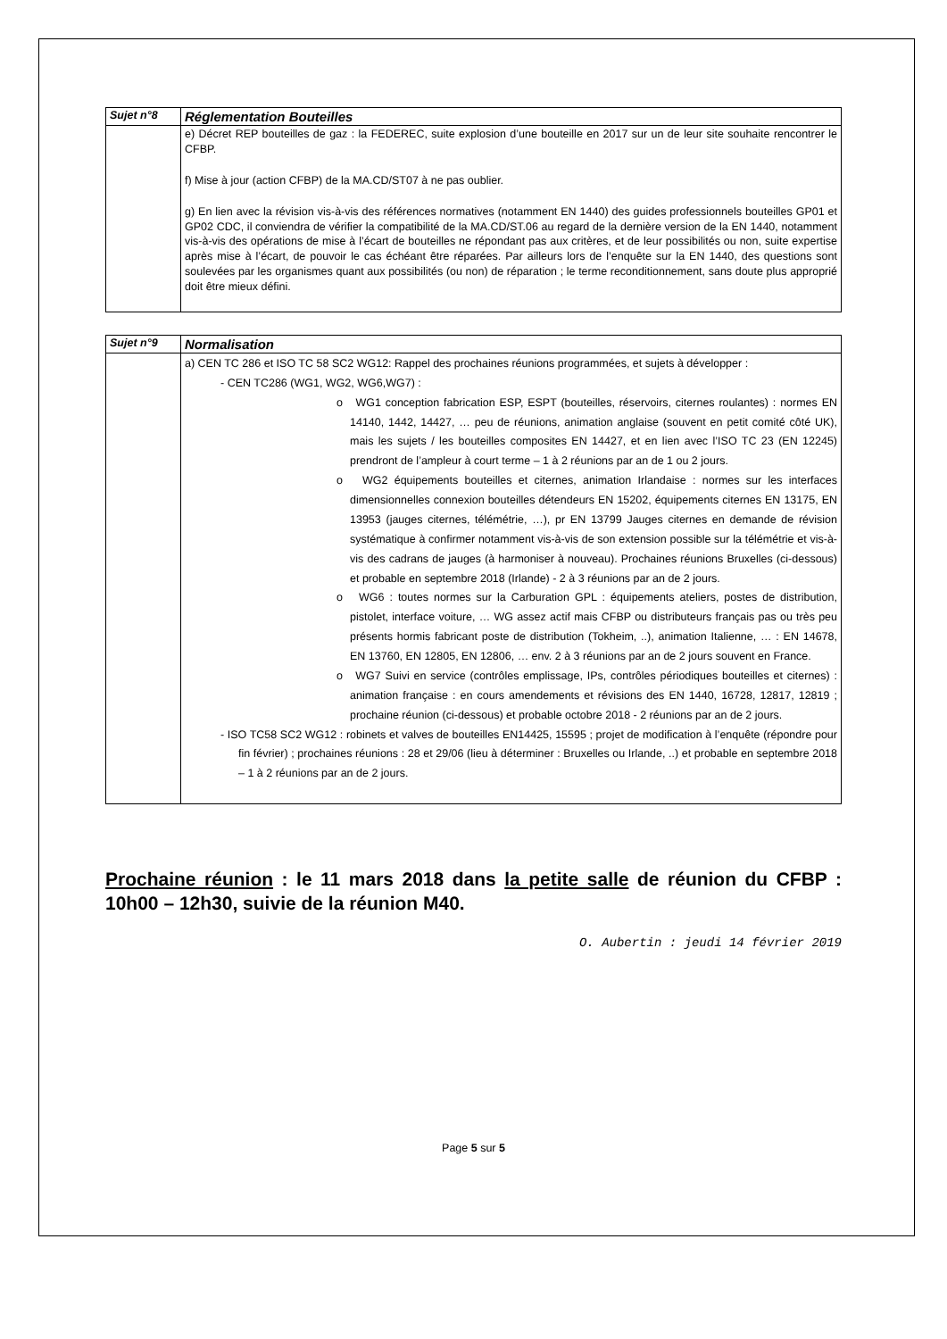| Sujet n°8 | Réglementation Bouteilles |
| | e) Décret REP bouteilles de gaz : la FEDEREC, suite explosion d’une bouteille en 2017 sur un de leur site souhaite rencontrer le CFBP. f) Mise à jour (action CFBP) de la MA.CD/ST07 à ne pas oublier. g) En lien avec la révision vis-à-vis des références normatives (notamment EN 1440) des guides professionnels bouteilles GP01 et GP02 CDC, il conviendra de vérifier la compatibilité de la MA.CD/ST.06 au regard de la dernière version de la EN 1440, notamment vis-à-vis des opérations de mise à l’écart de bouteilles ne répondant pas aux critères, et de leur possibilités ou non, suite expertise après mise à l’écart, de pouvoir le cas échéant être réparées. Par ailleurs lors de l’enquête sur la EN 1440, des questions sont soulevées par les organismes quant aux possibilités (ou non) de réparation ; le terme reconditionnement, sans doute plus approprié doit être mieux défini. |
| Sujet n°9 | Normalisation |
| | a) CEN TC 286 et ISO TC 58 SC2 WG12: Rappel des prochaines réunions programmées, et sujets à développer : - CEN TC286 (WG1, WG2, WG6,WG7) : o WG1 conception fabrication ESP, ESPT (bouteilles, réservoirs, citernes roulantes) : normes EN 14140, 1442, 14427, … peu de réunions, animation anglaise (souvent en petit comité côté UK), mais les sujets / les bouteilles composites EN 14427, et en lien avec l’ISO TC 23 (EN 12245) prendront de l’ampleur à court terme – 1 à 2 réunions par an de 1 ou 2 jours. o WG2 équipements bouteilles et citernes, animation Irlandaise : normes sur les interfaces dimensionnelles connexion bouteilles détendeurs EN 15202, équipements citernes EN 13175, EN 13953 (jauges citernes, télémétrie, …), pr EN 13799 Jauges citernes en demande de révision systématique à confirmer notamment vis-à-vis de son extension possible sur la télémétrie et vis-à-vis des cadrans de jauges (à harmoniser à nouveau). Prochaines réunions Bruxelles (ci-dessous) et probable en septembre 2018 (Irlande) - 2 à 3 réunions par an de 2 jours. o WG6 : toutes normes sur la Carburation GPL : équipements ateliers, postes de distribution, pistolet, interface voiture, … WG assez actif mais CFBP ou distributeurs français pas ou très peu présents hormis fabricant poste de distribution (Tokheim, ..), animation Italienne, … : EN 14678, EN 13760, EN 12805, EN 12806, … env. 2 à 3 réunions par an de 2 jours souvent en France. o WG7 Suivi en service (contrôles emplissage, IPs, contrôles périodiques bouteilles et citernes) : animation française : en cours amendements et révisions des EN 1440, 16728, 12817, 12819 ; prochaine réunion (ci-dessous) et probable octobre 2018 - 2 réunions par an de 2 jours. - ISO TC58 SC2 WG12 : robinets et valves de bouteilles EN14425, 15595 ; projet de modification à l’enquête (répondre pour fin février) ; prochaines réunions : 28 et 29/06 (lieu à déterminer : Bruxelles ou Irlande, ..) et probable en septembre 2018 – 1 à 2 réunions par an de 2 jours. |
Prochaine réunion : le 11 mars 2018 dans la petite salle de réunion du CFBP : 10h00 – 12h30, suivie de la réunion M40.
O. Aubertin : jeudi 14 février 2019
Page 5 sur 5